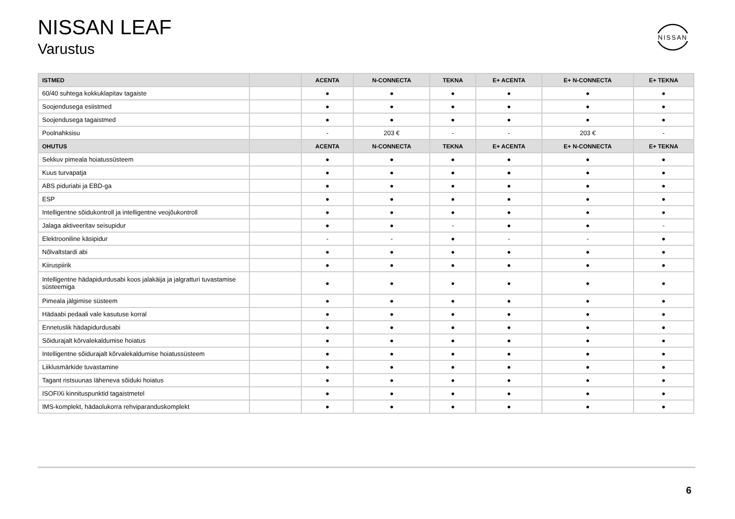NISSAN LEAF
Varustus
NISSAN
| ISTMED | | ACENTA | N-CONNECTA | TEKNA | E+ ACENTA | E+ N-CONNECTA | E+ TEKNA |
| --- | --- | --- | --- | --- | --- | --- | --- |
| 60/40 suhtega kokkuklapitav tagaiste | | ● | ● | ● | ● | ● | ● |
| Soojendusega esiistmed | | ● | ● | ● | ● | ● | ● |
| Soojendusega tagaistmed | | ● | ● | ● | ● | ● | ● |
| Poolnahksisu | | - | 203 € | - | - | 203 € | - |
| OHUTUS | | ACENTA | N-CONNECTA | TEKNA | E+ ACENTA | E+ N-CONNECTA | E+ TEKNA |
| Sekkuv pimeala hoiatussüsteem | | ● | ● | ● | ● | ● | ● |
| Kuus turvapatja | | ● | ● | ● | ● | ● | ● |
| ABS piduriabi ja EBD-ga | | ● | ● | ● | ● | ● | ● |
| ESP | | ● | ● | ● | ● | ● | ● |
| Intelligentne sõidukontroll ja intelligentne veojõukontroll | | ● | ● | ● | ● | ● | ● |
| Jalaga aktiveeritav seisupidur | | ● | ● | - | ● | ● | - |
| Elektrooniline käsipidur | | - | - | ● | - | - | ● |
| Nõlvaltstardi abi | | ● | ● | ● | ● | ● | ● |
| Kiiruspiirik | | ● | ● | ● | ● | ● | ● |
| Intelligentne hädapidurdusabi koos jalakäija ja jalgratturi tuvastamise süsteemiga | | ● | ● | ● | ● | ● | ● |
| Pimeala jälgimise süsteem | | ● | ● | ● | ● | ● | ● |
| Hädaabi pedaali vale kasutuse korral | | ● | ● | ● | ● | ● | ● |
| Ennetuslik hädapidurdusabi | | ● | ● | ● | ● | ● | ● |
| Sõidurajalt kõrvalekaldumise hoiatus | | ● | ● | ● | ● | ● | ● |
| Intelligentne sõidurajalt kõrvalekaldumise hoiatussüsteem | | ● | ● | ● | ● | ● | ● |
| Liiklusmärkide tuvastamine | | ● | ● | ● | ● | ● | ● |
| Tagant ristsuunas läheneva sõiduki hoiatus | | ● | ● | ● | ● | ● | ● |
| ISOFIXi kinnituspunktid tagaistmetel | | ● | ● | ● | ● | ● | ● |
| IMS-komplekt, hädaolukorra rehviparanduskomplekt | | ● | ● | ● | ● | ● | ● |
6